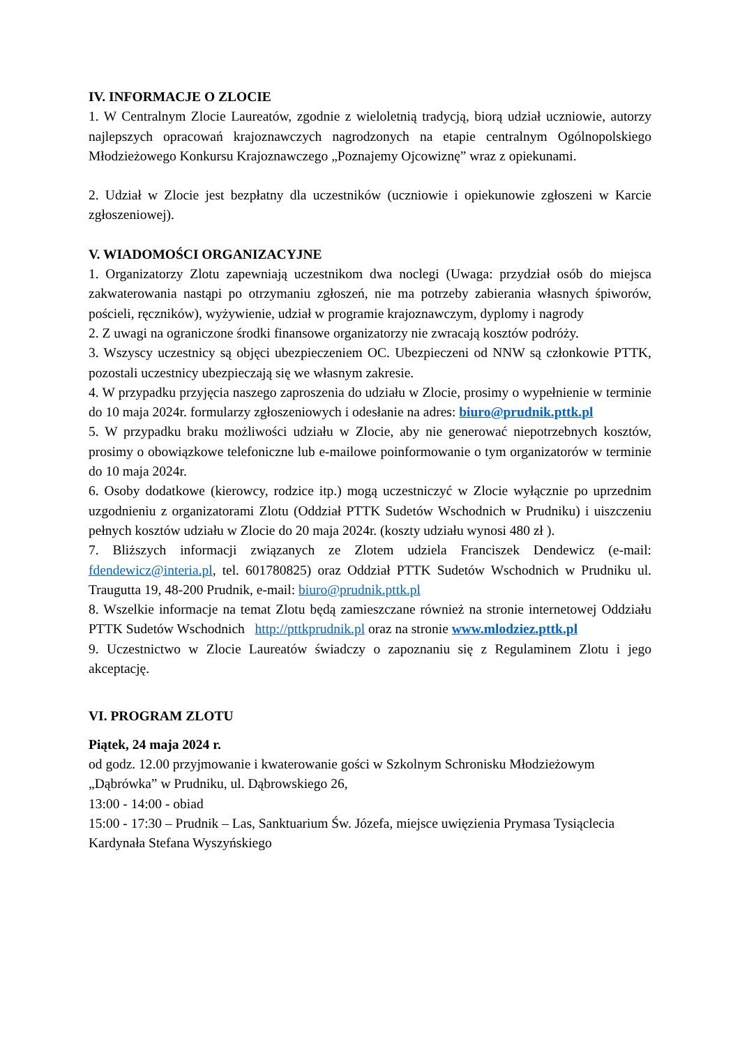IV. INFORMACJE O ZLOCIE
1. W Centralnym Zlocie Laureatów, zgodnie z wieloletnią tradycją, biorą udział uczniowie, autorzy najlepszych opracowań krajoznawczych nagrodzonych na etapie centralnym Ogólnopolskiego Młodzieżowego Konkursu Krajoznawczego „Poznajemy Ojcowiznę” wraz z opiekunami.
2. Udział w Zlocie jest bezpłatny dla uczestników (uczniowie i opiekunowie zgłoszeni w Karcie zgłoszeniowej).
V. WIADOMOŚCI ORGANIZACYJNE
1. Organizatorzy Zlotu zapewniają uczestnikom dwa noclegi (Uwaga: przydział osób do miejsca zakwaterowania nastąpi po otrzymaniu zgłoszeń, nie ma potrzeby zabierania własnych śpiworów, pościeli, ręczników), wyżywienie, udział w programie krajoznawczym, dyplomy i nagrody
2. Z uwagi na ograniczone środki finansowe organizatorzy nie zwracają kosztów podróży.
3. Wszyscy uczestnicy są objęci ubezpieczeniem OC. Ubezpieczeni od NNW są członkowie PTTK, pozostali uczestnicy ubezpieczają się we własnym zakresie.
4. W przypadku przyjęcia naszego zaproszenia do udziału w Zlocie, prosimy o wypełnienie w terminie do 10 maja 2024r. formularzy zgłoszeniowych i odesłanie na adres: biuro@prudnik.pttk.pl
5. W przypadku braku możliwości udziału w Zlocie, aby nie generować niepotrzebnych kosztów, prosimy o obowiązkowe telefoniczne lub e-mailowe poinformowanie o tym organizatorów w terminie do 10 maja 2024r.
6. Osoby dodatkowe (kierowcy, rodzice itp.) mogą uczestniczyć w Zlocie wyłącznie po uprzednim uzgodnieniu z organizatorami Zlotu (Oddział PTTK Sudetów Wschodnich w Prudniku) i uiszczeniu pełnych kosztów udziału w Zlocie do 20 maja 2024r. (koszty udziału wynosi 480 zł ).
7. Bliższych informacji związanych ze Zlotem udziela Franciszek Dendewicz (e-mail: fdendewicz@interia.pl, tel. 601780825) oraz Oddział PTTK Sudetów Wschodnich w Prudniku ul. Traugutta 19, 48-200 Prudnik, e-mail: biuro@prudnik.pttk.pl
8. Wszelkie informacje na temat Zlotu będą zamieszczane również na stronie internetowej Oddziału PTTK Sudetów Wschodnich http://pttkprudnik.pl oraz na stronie www.mlodziez.pttk.pl
9. Uczestnictwo w Zlocie Laureatów świadczy o zapoznaniu się z Regulaminem Zlotu i jego akceptację.
VI. PROGRAM ZLOTU
Piątek, 24 maja 2024 r.
od godz. 12.00 przyjmowanie i kwaterowanie gości w Szkolnym Schronisku Młodzieżowym „Dąbrówka” w Prudniku, ul. Dąbrowskiego 26,
13:00 - 14:00 - obiad
15:00 - 17:30 – Prudnik – Las, Sanktuarium Św. Józefa, miejsce uwięzienia Prymasa Tysiąclecia Kardynała Stefana Wyszyńskiego